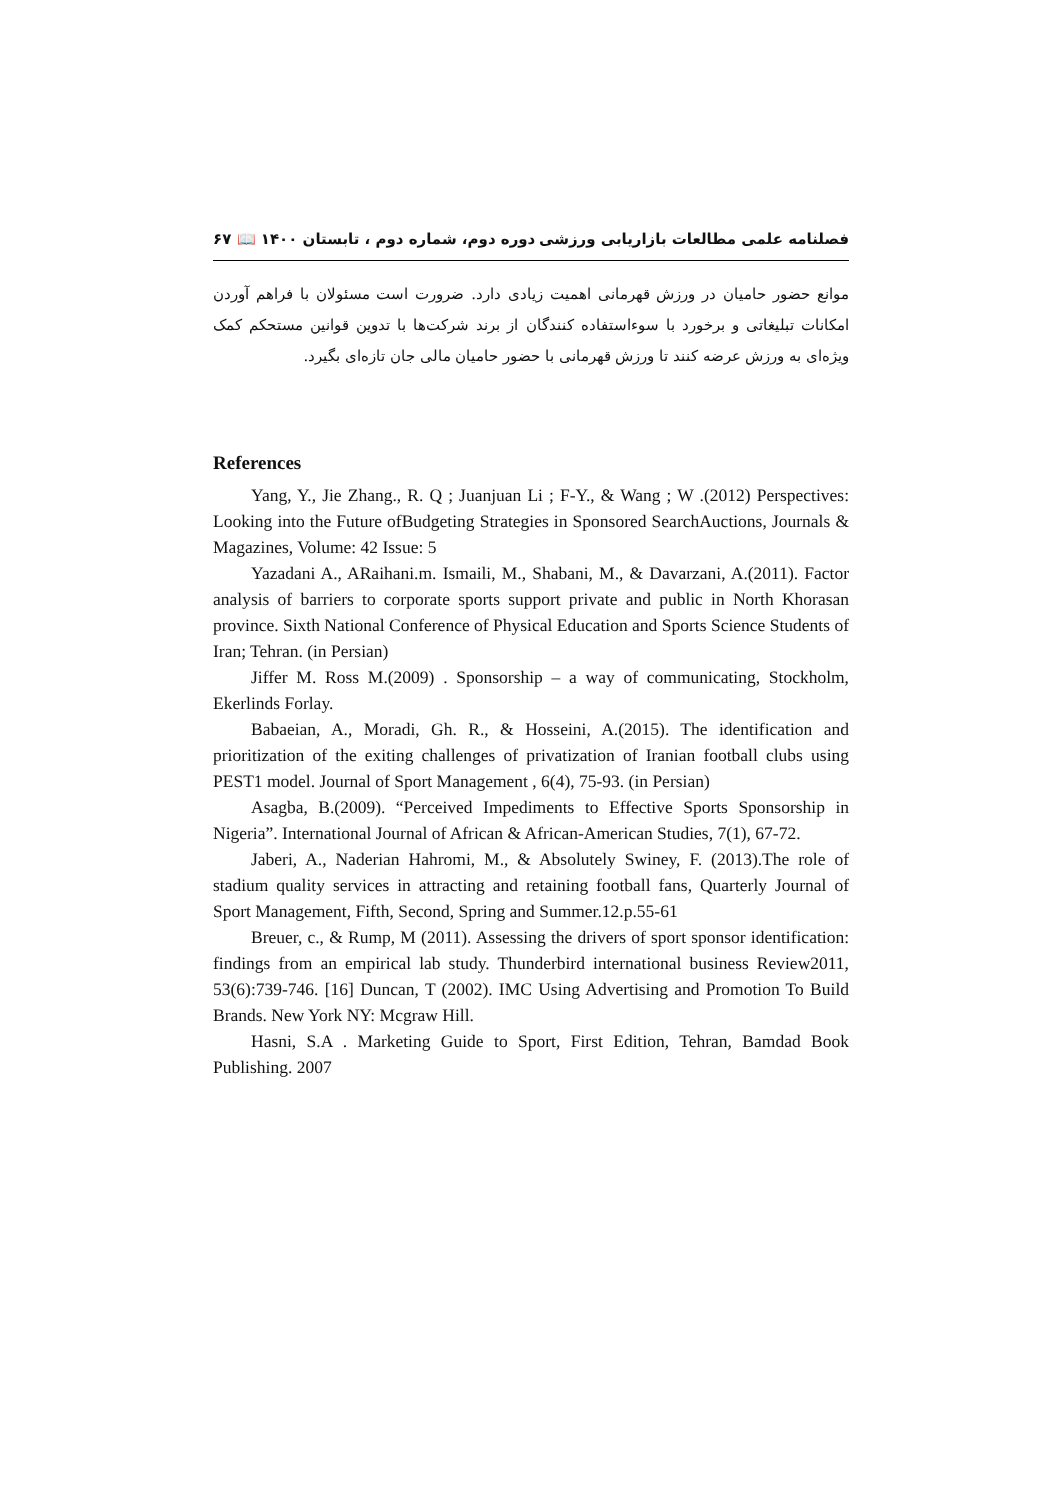فصلنامه علمی مطالعات بازاریابی ورزشی دوره دوم، شماره دوم ، تابستان ۱۴۰۰ 📖 ۶۷
موانع حضور حامیان در ورزش قهرمانی اهمیت زیادی دارد. ضرورت است مسئولان با فراهم آوردن امکانات تبلیغاتی و برخورد با سوءاستفاده کنندگان از برند شرکت‌ها با تدوین قوانین مستحکم کمک ویژه‌ای به ورزش عرضه کنند تا ورزش قهرمانی با حضور حامیان مالی جان تازه‌ای بگیرد.
References
Yang, Y., Jie Zhang., R. Q ; Juanjuan Li ; F-Y., & Wang ; W .(2012) Perspectives: Looking into the Future ofBudgeting Strategies in Sponsored SearchAuctions, Journals & Magazines, Volume: 42 Issue: 5
Yazadani A., ARaihani.m. Ismaili, M., Shabani, M., & Davarzani, A.(2011). Factor analysis of barriers to corporate sports support private and public in North Khorasan province. Sixth National Conference of Physical Education and Sports Science Students of Iran; Tehran. (in Persian)
Jiffer M. Ross M.(2009) . Sponsorship – a way of communicating, Stockholm, Ekerlinds Forlay.
Babaeian, A., Moradi, Gh. R., & Hosseini, A.(2015). The identification and prioritization of the exiting challenges of privatization of Iranian football clubs using PEST1 model. Journal of Sport Management , 6(4), 75-93. (in Persian)
Asagba, B.(2009). “Perceived Impediments to Effective Sports Sponsorship in Nigeria”. International Journal of African & African-American Studies, 7(1), 67-72.
Jaberi, A., Naderian Hahromi, M., & Absolutely Swiney, F. (2013).The role of stadium quality services in attracting and retaining football fans, Quarterly Journal of Sport Management, Fifth, Second, Spring and Summer.12.p.55-61
Breuer, c., & Rump, M (2011). Assessing the drivers of sport sponsor identification: findings from an empirical lab study. Thunderbird international business Review2011, 53(6):739-746. [16] Duncan, T (2002). IMC Using Advertising and Promotion To Build Brands. New York NY: Mcgraw Hill.
Hasni, S.A . Marketing Guide to Sport, First Edition, Tehran, Bamdad Book Publishing. 2007